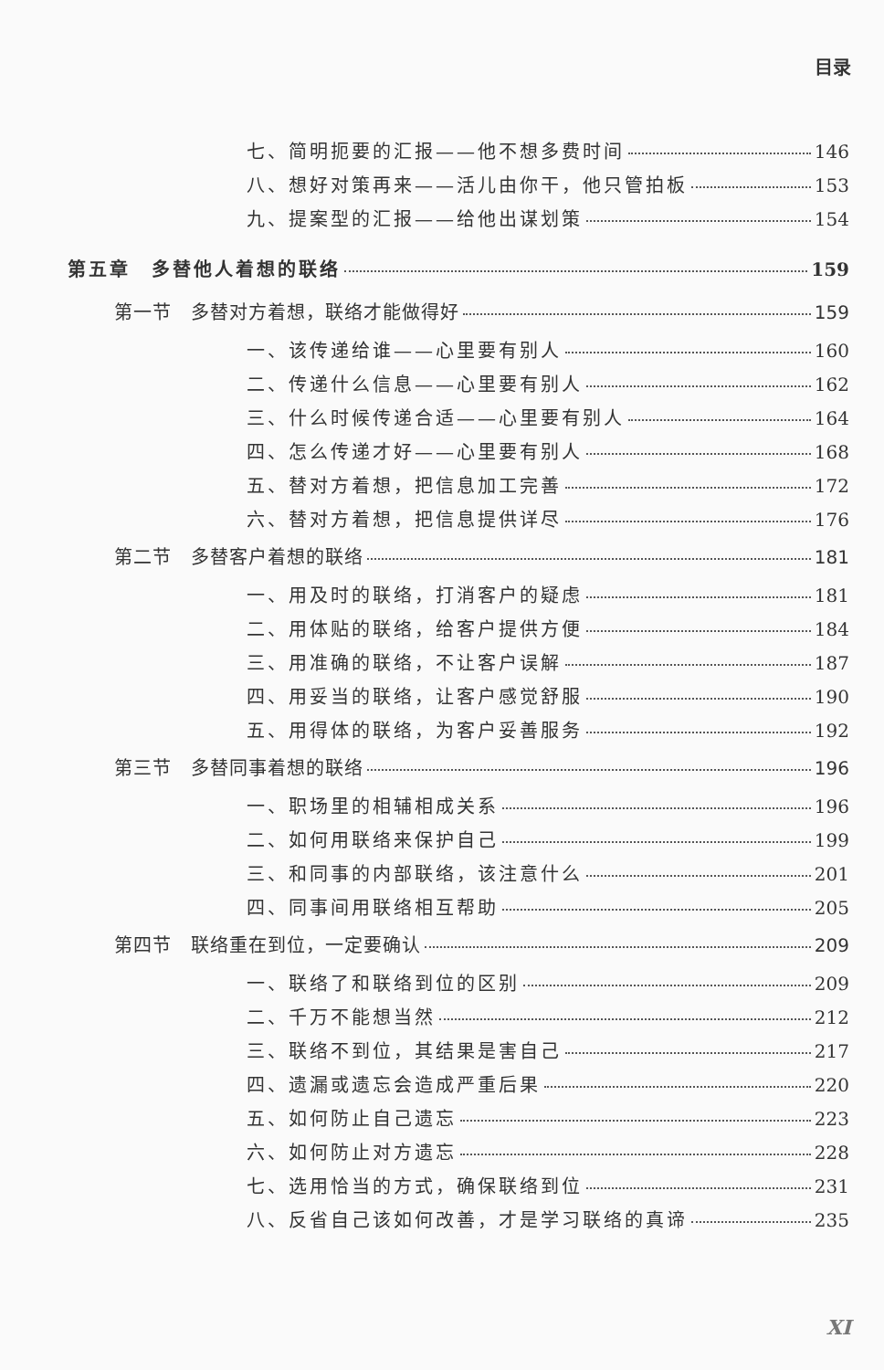目录
七、简明扼要的汇报——他不想多费时间 146
八、想好对策再来——活儿由你干，他只管拍板 153
九、提案型的汇报——给他出谋划策 154
第五章　多替他人着想的联络 159
第一节　多替对方着想，联络才能做得好 159
一、该传递给谁——心里要有别人 160
二、传递什么信息——心里要有别人 162
三、什么时候传递合适——心里要有别人 164
四、怎么传递才好——心里要有别人 168
五、替对方着想，把信息加工完善 172
六、替对方着想，把信息提供详尽 176
第二节　多替客户着想的联络 181
一、用及时的联络，打消客户的疑虑 181
二、用体贴的联络，给客户提供方便 184
三、用准确的联络，不让客户误解 187
四、用妥当的联络，让客户感觉舒服 190
五、用得体的联络，为客户妥善服务 192
第三节　多替同事着想的联络 196
一、职场里的相辅相成关系 196
二、如何用联络来保护自己 199
三、和同事的内部联络，该注意什么 201
四、同事间用联络相互帮助 205
第四节　联络重在到位，一定要确认 209
一、联络了和联络到位的区别 209
二、千万不能想当然 212
三、联络不到位，其结果是害自己 217
四、遗漏或遗忘会造成严重后果 220
五、如何防止自己遗忘 223
六、如何防止对方遗忘 228
七、选用恰当的方式，确保联络到位 231
八、反省自己该如何改善，才是学习联络的真谛 235
XI